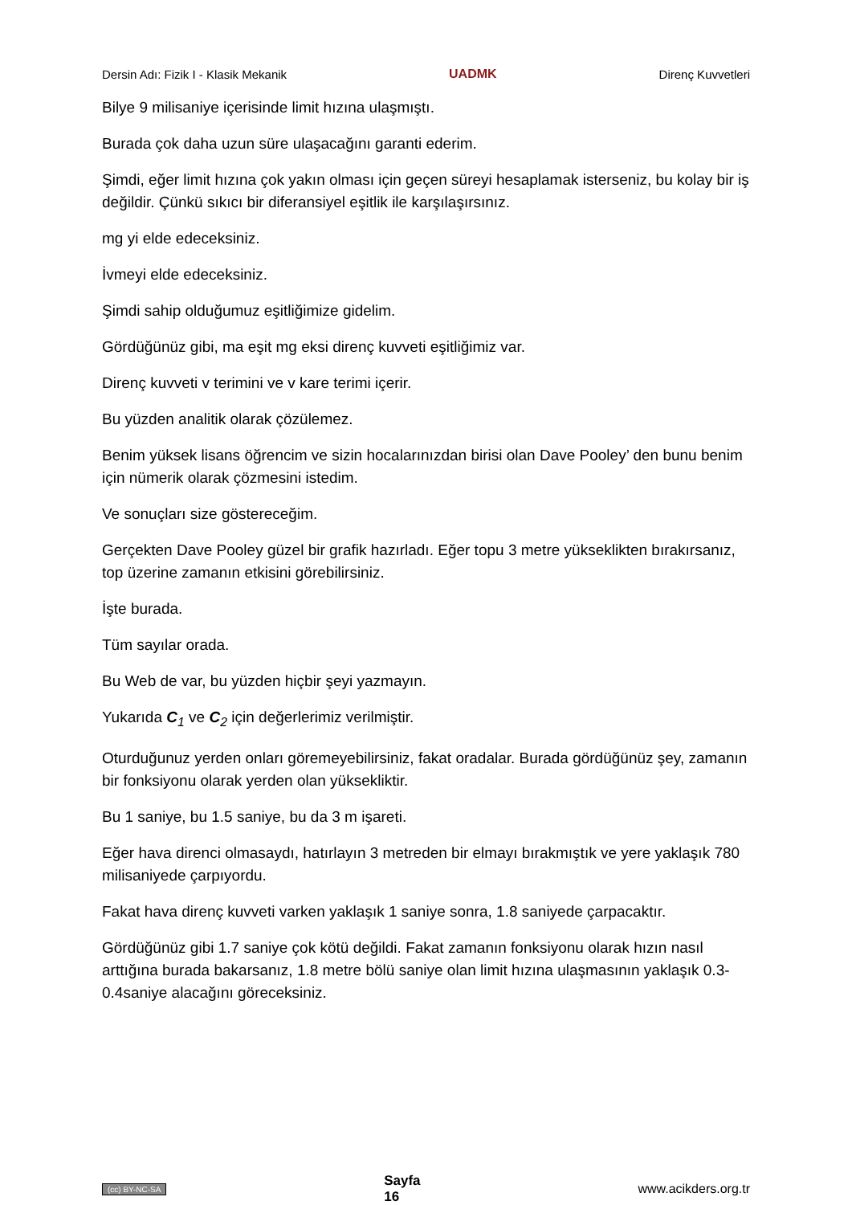Dersin Adı: Fizik I - Klasik Mekanik UADMK Direnç Kuvvetleri
Bilye 9 milisaniye içerisinde limit hızına ulaşmıştı.
Burada çok daha uzun süre ulaşacağını garanti ederim.
Şimdi, eğer limit hızına çok yakın olması için geçen süreyi hesaplamak isterseniz, bu kolay bir iş değildir. Çünkü sıkıcı bir diferansiyel eşitlik ile karşılaşırsınız.
mg yi elde edeceksiniz.
İvmeyi elde edeceksiniz.
Şimdi sahip olduğumuz eşitliğimize gidelim.
Gördüğünüz gibi, ma eşit mg eksi direnç kuvveti eşitliğimiz var.
Direnç kuvveti v terimini ve v kare terimi içerir.
Bu yüzden analitik olarak çözülemez.
Benim yüksek lisans öğrencim ve sizin hocalarınızdan birisi olan Dave Pooley’ den bunu benim için nümerik olarak çözmesini istedim.
Ve sonuçları size göstereceğim.
Gerçekten Dave Pooley güzel bir grafik hazırladı. Eğer topu 3 metre yükseklikten bırakırsanız, top üzerine zamanın etkisini görebilirsiniz.
İşte burada.
Tüm sayılar orada.
Bu Web de var, bu yüzden hiçbir şeyi yazmayın.
Yukarıda C<sub>1</sub> ve C<sub>2</sub> için değerlerimiz verilmiştir.
Oturduğunuz yerden onları göremeyebilirsiniz, fakat oradalar. Burada gördüğünüz şey, zamanın bir fonksiyonu olarak yerden olan yüksekliktir.
Bu 1 saniye, bu 1.5 saniye, bu da 3 m işareti.
Eğer hava direnci olmasaydı, hatırlayın 3 metreden bir elmayı bırakmıştık ve yere yaklaşık 780 milisaniyede çarpıyordu.
Fakat hava direnç kuvveti varken yaklaşık 1 saniye sonra, 1.8 saniyede çarpacaktır.
Gördüğünüz gibi 1.7 saniye çok kötü değildi. Fakat zamanın fonksiyonu olarak hızın nasıl arttığına burada bakarsanız, 1.8 metre bölü saniye olan limit hızına ulaşmasının yaklaşık 0.3-0.4saniye alacağını göreceksiniz.
(cc) BY-NC-SA Sayfa
16 www.acikders.org.tr